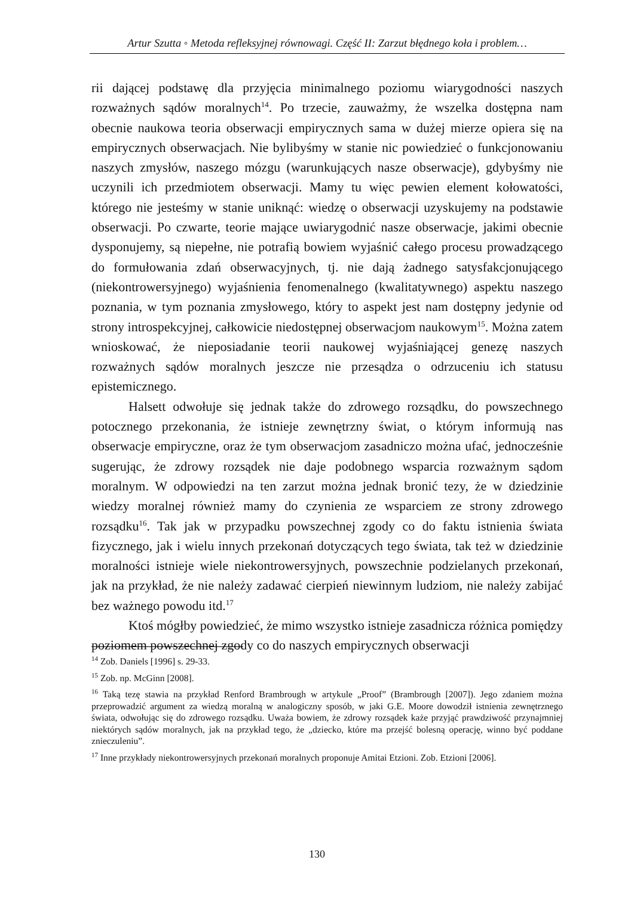Artur Szutta ◦ Metoda refleksyjnej równowagi. Część II: Zarzut błędnego koła i problem…
rii dającej podstawę dla przyjęcia minimalnego poziomu wiarygodności naszych rozważnych sądów moralnych<sup>14</sup>. Po trzecie, zauważmy, że wszelka dostępna nam obecnie naukowa teoria obserwacji empirycznych sama w dużej mierze opiera się na empirycznych obserwacjach. Nie bylibyśmy w stanie nic powiedzieć o funkcjonowaniu naszych zmysłów, naszego mózgu (warunkujących nasze obserwacje), gdybyśmy nie uczynili ich przedmiotem obserwacji. Mamy tu więc pewien element kołowatości, którego nie jesteśmy w stanie uniknąć: wiedzę o obserwacji uzyskujemy na podstawie obserwacji. Po czwarte, teorie mające uwiarygodnić nasze obserwacje, jakimi obecnie dysponujemy, są niepełne, nie potrafią bowiem wyjaśnić całego procesu prowadzącego do formułowania zdań obserwacyjnych, tj. nie dają żadnego satysfakcjonującego (niekontrowersyjnego) wyjaśnienia fenomenalnego (kwalitatywnego) aspektu naszego poznania, w tym poznania zmysłowego, który to aspekt jest nam dostępny jedynie od strony introspekcyjnej, całkowicie niedostępnej obserwacjom naukowym<sup>15</sup>. Można zatem wnioskować, że nieposiadanie teorii naukowej wyjaśniającej genezę naszych rozważnych sądów moralnych jeszcze nie przesądza o odrzuceniu ich statusu epistemicznego.
Halsett odwołuje się jednak także do zdrowego rozsądku, do powszechnego potocznego przekonania, że istnieje zewnętrzny świat, o którym informują nas obserwacje empiryczne, oraz że tym obserwacjom zasadniczo można ufać, jednocześnie sugerując, że zdrowy rozsądek nie daje podobnego wsparcia rozważnym sądom moralnym. W odpowiedzi na ten zarzut można jednak bronić tezy, że w dziedzinie wiedzy moralnej również mamy do czynienia ze wsparciem ze strony zdrowego rozsądku<sup>16</sup>. Tak jak w przypadku powszechnej zgody co do faktu istnienia świata fizycznego, jak i wielu innych przekonań dotyczących tego świata, tak też w dziedzinie moralności istnieje wiele niekontrowersyjnych, powszechnie podzielanych przekonań, jak na przykład, że nie należy zadawać cierpień niewinnym ludziom, nie należy zabijać bez ważnego powodu itd.<sup>17</sup>
Ktoś mógłby powiedzieć, że mimo wszystko istnieje zasadnicza różnica pomiędzy poziomem powszechnej zgody co do naszych empirycznych obserwacji
<sup>14</sup> Zob. Daniels [1996] s. 29-33.
<sup>15</sup> Zob. np. McGinn [2008].
<sup>16</sup> Taką tezę stawia na przykład Renford Brambrough w artykule „Proof” (Brambrough [2007]). Jego zdaniem można przeprowadzić argument za wiedzą moralną w analogiczny sposób, w jaki G.E. Moore dowodził istnienia zewnętrznego świata, odwołując się do zdrowego rozsądku. Uważa bowiem, że zdrowy rozsądek każe przyjąć prawdziwość przynajmniej niektórych sądów moralnych, jak na przykład tego, że „dziecko, które ma przejść bolesną operację, winno być poddane znieczuleniu”.
<sup>17</sup> Inne przykłady niekontrowersyjnych przekonań moralnych proponuje Amitai Etzioni. Zob. Etzioni [2006].
130